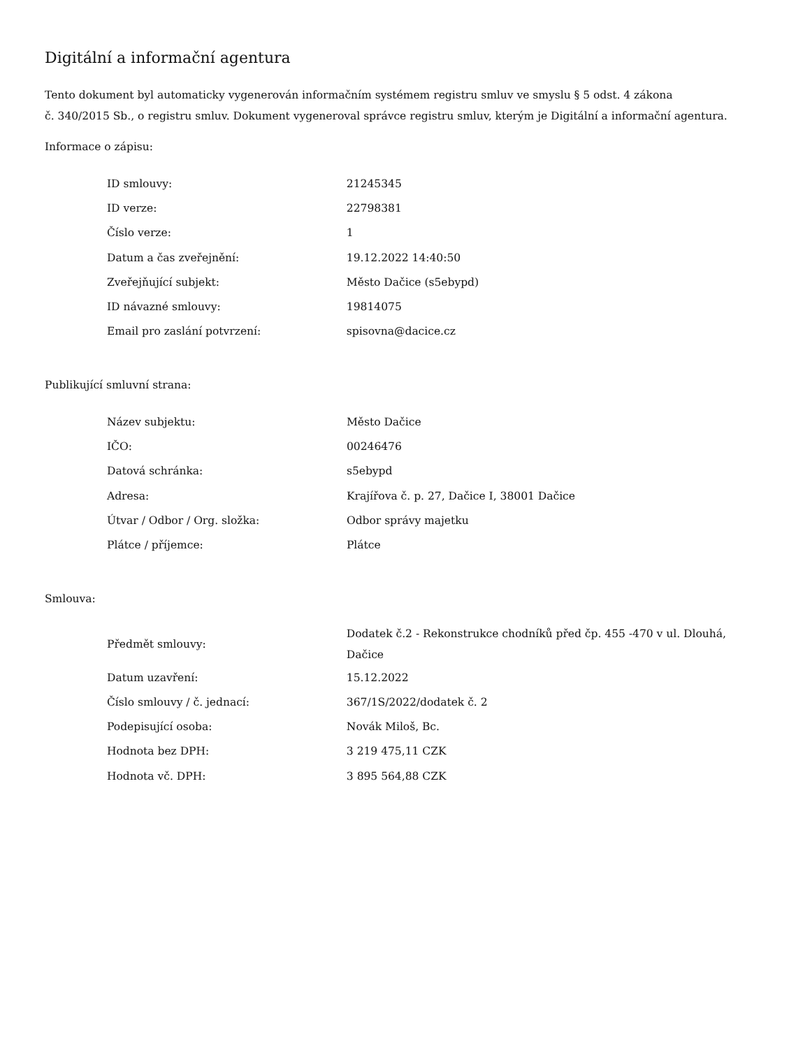Digitální a informační agentura
Tento dokument byl automaticky vygenerován informačním systémem registru smluv ve smyslu § 5 odst. 4 zákona
č. 340/2015 Sb., o registru smluv. Dokument vygeneroval správce registru smluv, kterým je Digitální a informační agentura.
Informace o zápisu:
| ID smlouvy: | 21245345 |
| ID verze: | 22798381 |
| Číslo verze: | 1 |
| Datum a čas zveřejnění: | 19.12.2022 14:40:50 |
| Zveřejňující subjekt: | Město Dačice (s5ebypd) |
| ID návazné smlouvy: | 19814075 |
| Email pro zaslání potvrzení: | spisovna@dacice.cz |
Publikující smluvní strana:
| Název subjektu: | Město Dačice |
| IČO: | 00246476 |
| Datová schránka: | s5ebypd |
| Adresa: | Krajířova č. p. 27, Dačice I, 38001 Dačice |
| Útvar / Odbor / Org. složka: | Odbor správy majetku |
| Plátce / příjemce: | Plátce |
Smlouva:
| Předmět smlouvy: | Dodatek č.2 - Rekonstrukce chodníků před čp. 455 -470 v ul. Dlouhá, Dačice |
| Datum uzavření: | 15.12.2022 |
| Číslo smlouvy / č. jednací: | 367/1S/2022/dodatek č. 2 |
| Podepisující osoba: | Novák Miloš, Bc. |
| Hodnota bez DPH: | 3 219 475,11 CZK |
| Hodnota vč. DPH: | 3 895 564,88 CZK |